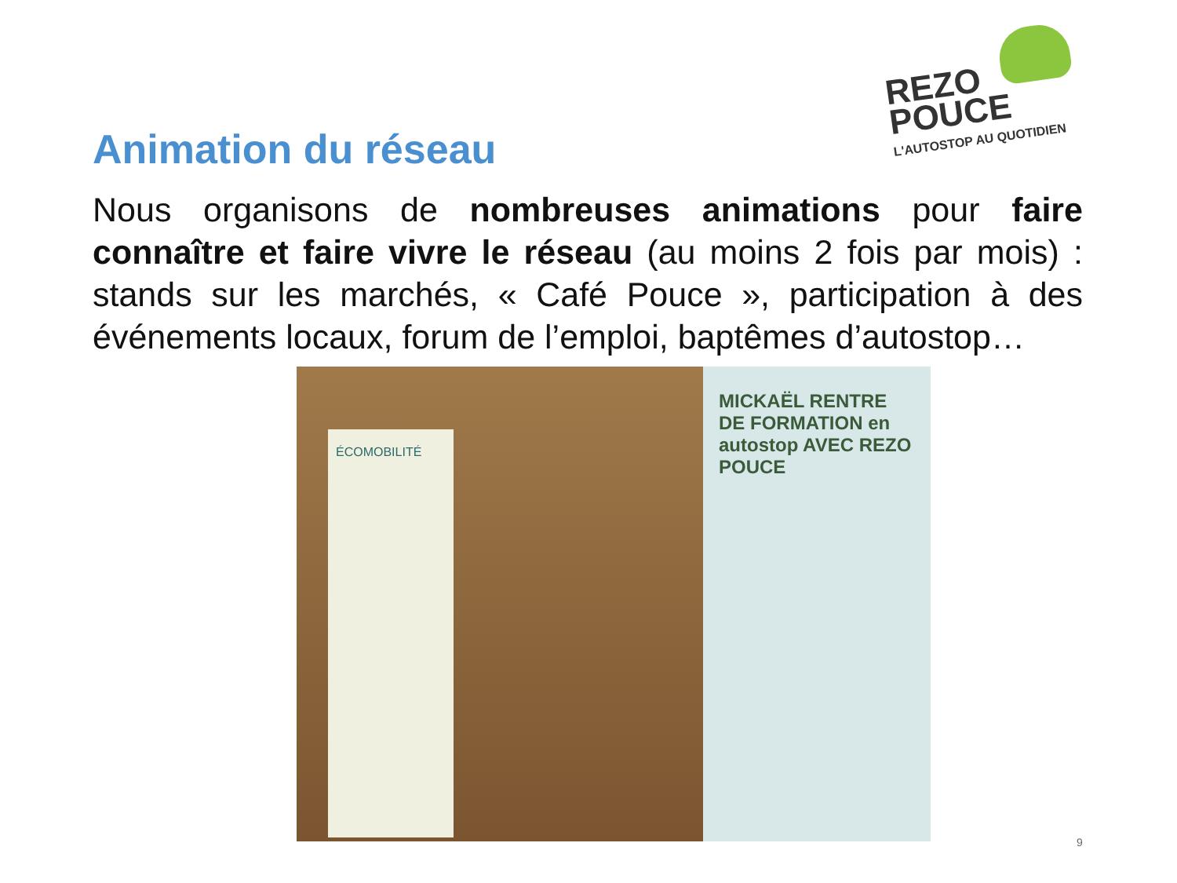REZO
POUCE
L'AUTOSTOP AU QUOTIDIEN
Animation du réseau
Nous organisons de nombreuses animations pour faire connaître et faire vivre le réseau (au moins 2 fois par mois) : stands sur les marchés, « Café Pouce », participation à des événements locaux, forum de l’emploi, baptêmes d’autostop…
ÉCOMOBILITÉ
MICKAËL RENTRE DE FORMATION en autostop AVEC REZO POUCE
9